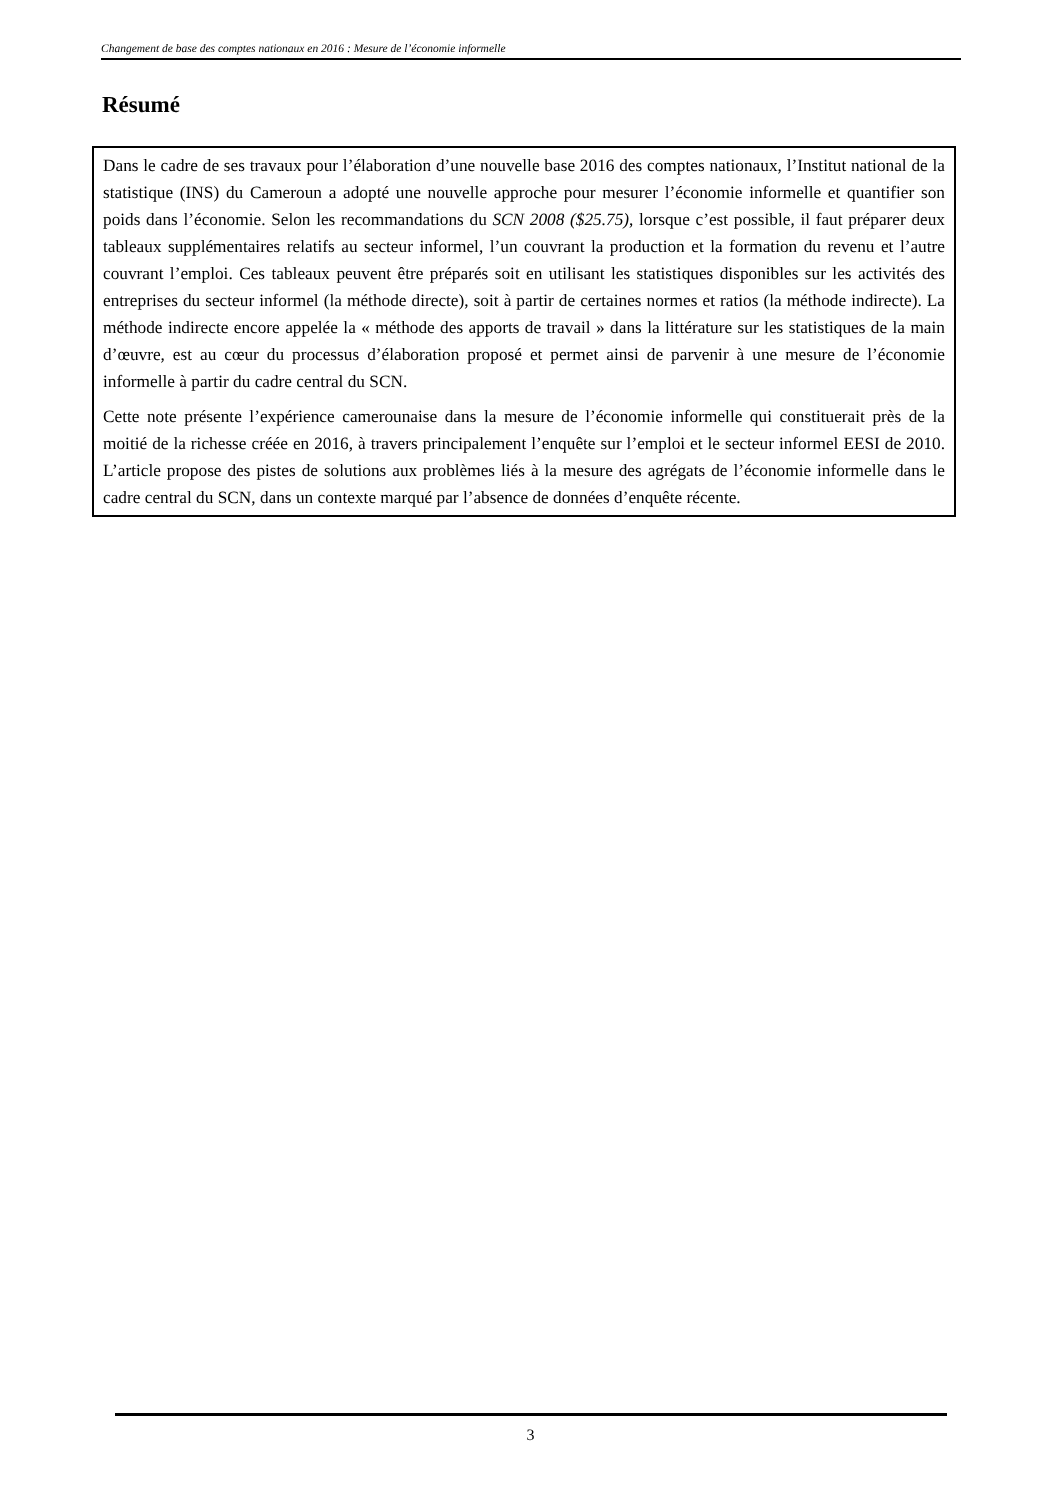Changement de base des comptes nationaux en 2016 : Mesure de l’économie informelle
Résumé
Dans le cadre de ses travaux pour l’élaboration d’une nouvelle base 2016 des comptes nationaux, l’Institut national de la statistique (INS) du Cameroun a adopté une nouvelle approche pour mesurer l’économie informelle et quantifier son poids dans l’économie. Selon les recommandations du SCN 2008 ($25.75), lorsque c’est possible, il faut préparer deux tableaux supplémentaires relatifs au secteur informel, l’un couvrant la production et la formation du revenu et l’autre couvrant l’emploi. Ces tableaux peuvent être préparés soit en utilisant les statistiques disponibles sur les activités des entreprises du secteur informel (la méthode directe), soit à partir de certaines normes et ratios (la méthode indirecte). La méthode indirecte encore appelée la « méthode des apports de travail » dans la littérature sur les statistiques de la main d’œuvre, est au cœur du processus d’élaboration proposé et permet ainsi de parvenir à une mesure de l’économie informelle à partir du cadre central du SCN.
Cette note présente l’expérience camerounaise dans la mesure de l’économie informelle qui constituerait près de la moitié de la richesse créée en 2016, à travers principalement l’enquête sur l’emploi et le secteur informel EESI de 2010. L’article propose des pistes de solutions aux problèmes liés à la mesure des agrégats de l’économie informelle dans le cadre central du SCN, dans un contexte marqué par l’absence de données d’enquête récente.
3